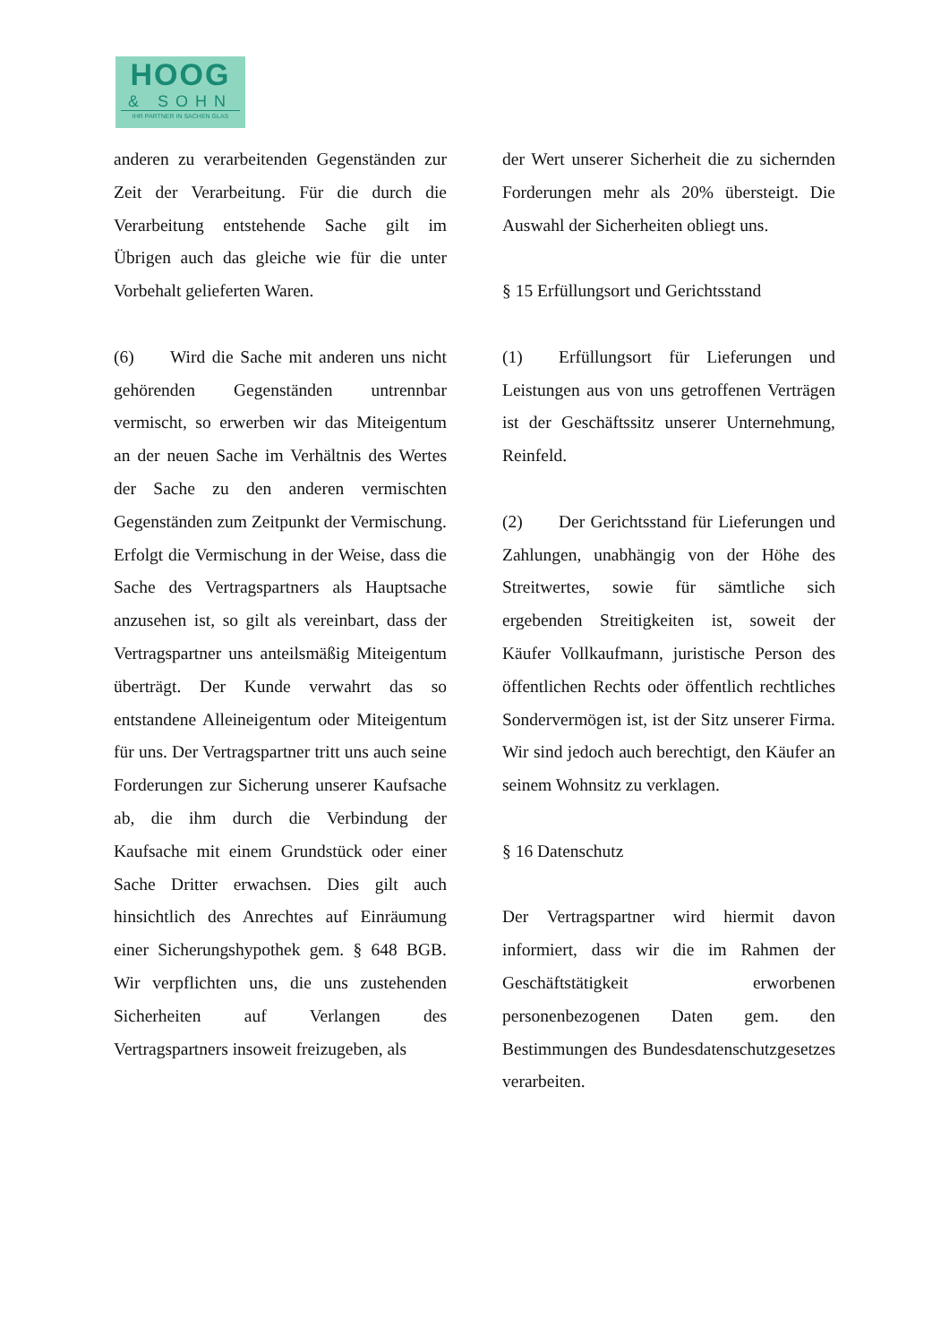HOOG
& SOHN
IHR PARTNER IN SACHEN GLAS
anderen zu verarbeitenden Gegenständen zur Zeit der Verarbeitung. Für die durch die Verarbeitung entstehende Sache gilt im Übrigen auch das gleiche wie für die unter Vorbehalt gelieferten Waren.
(6) Wird die Sache mit anderen uns nicht gehörenden Gegenständen untrennbar vermischt, so erwerben wir das Miteigentum an der neuen Sache im Verhältnis des Wertes der Sache zu den anderen vermischten Gegenständen zum Zeitpunkt der Vermischung. Erfolgt die Vermischung in der Weise, dass die Sache des Vertragspartners als Hauptsache anzusehen ist, so gilt als vereinbart, dass der Vertragspartner uns anteilsmäßig Miteigentum überträgt. Der Kunde verwahrt das so entstandene Alleineigentum oder Miteigentum für uns. Der Vertragspartner tritt uns auch seine Forderungen zur Sicherung unserer Kaufsache ab, die ihm durch die Verbindung der Kaufsache mit einem Grundstück oder einer Sache Dritter erwachsen. Dies gilt auch hinsichtlich des Anrechtes auf Einräumung einer Sicherungshypothek gem. § 648 BGB. Wir verpflichten uns, die uns zustehenden Sicherheiten auf Verlangen des Vertragspartners insoweit freizugeben, als
der Wert unserer Sicherheit die zu sichernden Forderungen mehr als 20% übersteigt. Die Auswahl der Sicherheiten obliegt uns.
§ 15 Erfüllungsort und Gerichtsstand
(1) Erfüllungsort für Lieferungen und Leistungen aus von uns getroffenen Verträgen ist der Geschäftssitz unserer Unternehmung, Reinfeld.
(2) Der Gerichtsstand für Lieferungen und Zahlungen, unabhängig von der Höhe des Streitwertes, sowie für sämtliche sich ergebenden Streitigkeiten ist, soweit der Käufer Vollkaufmann, juristische Person des öffentlichen Rechts oder öffentlich rechtliches Sondervermögen ist, ist der Sitz unserer Firma. Wir sind jedoch auch berechtigt, den Käufer an seinem Wohnsitz zu verklagen.
§ 16 Datenschutz
Der Vertragspartner wird hiermit davon informiert, dass wir die im Rahmen der Geschäftstätigkeit erworbenen personenbezogenen Daten gem. den Bestimmungen des Bundesdatenschutzgesetzes verarbeiten.